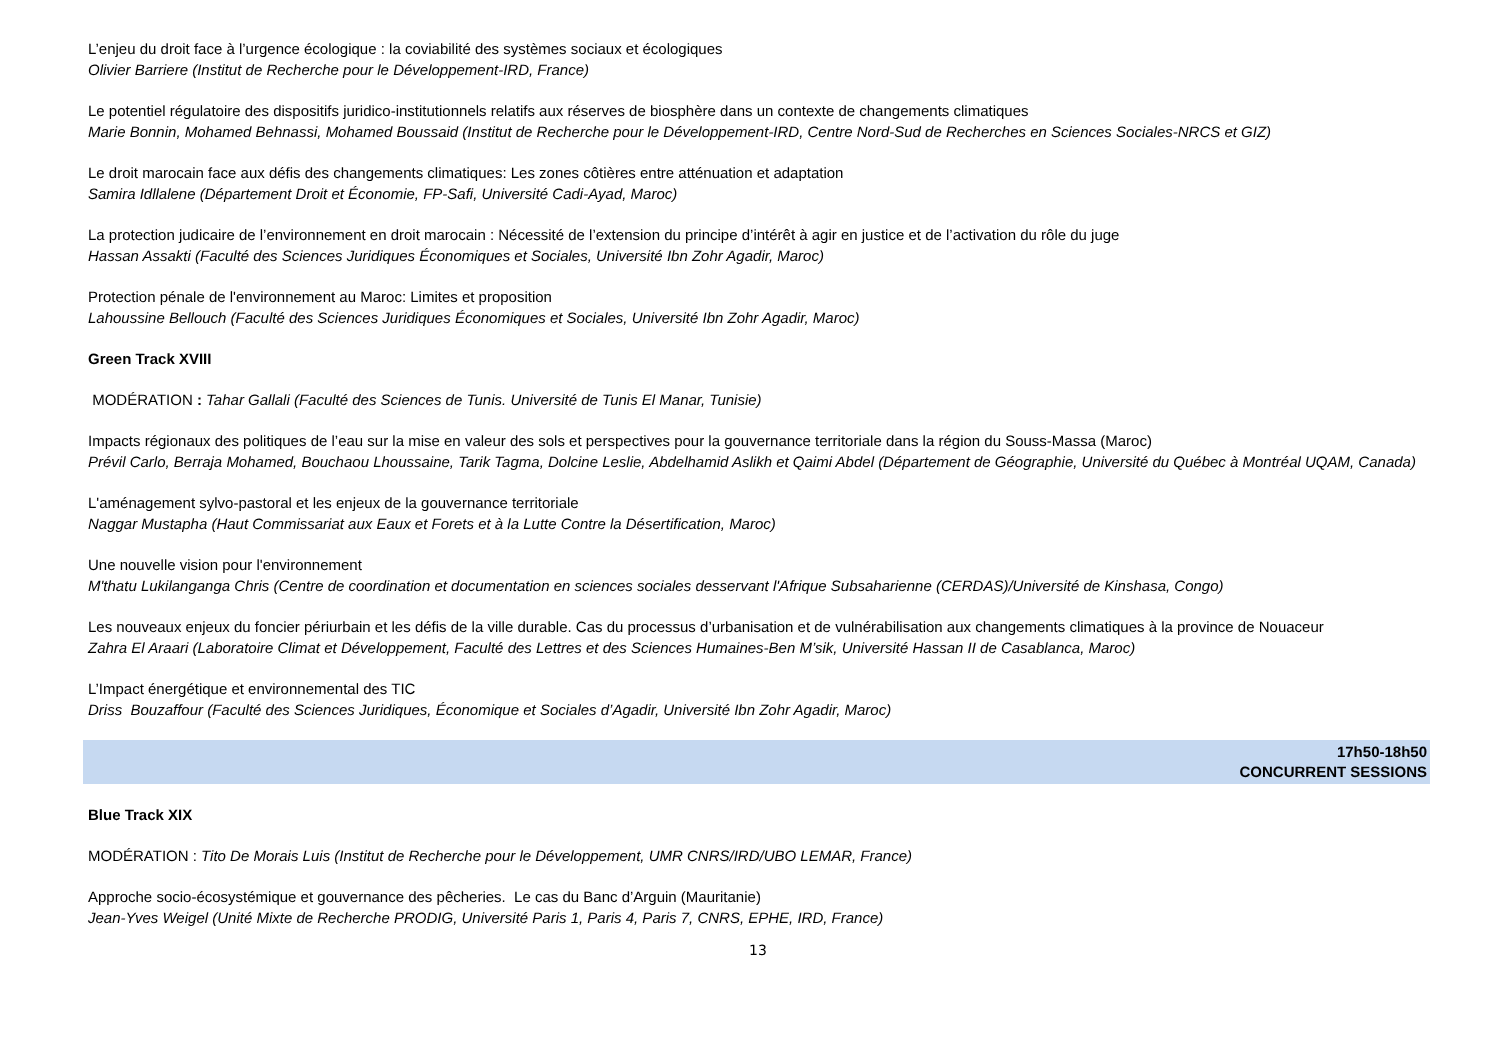L’enjeu du droit face à l’urgence écologique : la coviabilité des systèmes sociaux et écologiques
Olivier Barriere (Institut de Recherche pour le Développement-IRD, France)
Le potentiel régulatoire des dispositifs juridico-institutionnels relatifs aux réserves de biosphère dans un contexte de changements climatiques
Marie Bonnin, Mohamed Behnassi, Mohamed Boussaid (Institut de Recherche pour le Développement-IRD, Centre Nord-Sud de Recherches en Sciences Sociales-NRCS et GIZ)
Le droit marocain face aux défis des changements climatiques: Les zones côtières entre atténuation et adaptation
Samira Idllalene (Département Droit et Économie, FP-Safi, Université Cadi-Ayad, Maroc)
La protection judicaire de l’environnement en droit marocain : Nécessité de l’extension du principe d’intérêt à agir en justice et de l’activation du rôle du juge
Hassan Assakti (Faculté des Sciences Juridiques Économiques et Sociales, Université Ibn Zohr Agadir, Maroc)
Protection pénale de l'environnement au Maroc: Limites et proposition
Lahoussine Bellouch (Faculté des Sciences Juridiques Économiques et Sociales, Université Ibn Zohr Agadir, Maroc)
Green Track XVIII
MODÉRATION : Tahar Gallali (Faculté des Sciences de Tunis. Université de Tunis El Manar, Tunisie)
Impacts régionaux des politiques de l’eau sur la mise en valeur des sols et perspectives pour la gouvernance territoriale dans la région du Souss-Massa (Maroc)
Prévil Carlo, Berraja Mohamed, Bouchaou Lhoussaine, Tarik Tagma, Dolcine Leslie, Abdelhamid Aslikh et Qaimi Abdel (Département de Géographie, Université du Québec à Montréal UQAM, Canada)
L'aménagement sylvo-pastoral et les enjeux de la gouvernance territoriale
Naggar Mustapha (Haut Commissariat aux Eaux et Forets et à la Lutte Contre la Désertification, Maroc)
Une nouvelle vision pour l'environnement
M'thatu Lukilanganga Chris (Centre de coordination et documentation en sciences sociales desservant l'Afrique Subsaharienne (CERDAS)/Université de Kinshasa, Congo)
Les nouveaux enjeux du foncier périurbain et les défis de la ville durable. Cas du processus d’urbanisation et de vulnérabilisation aux changements climatiques à la province de Nouaceur
Zahra El Araari (Laboratoire Climat et Développement, Faculté des Lettres et des Sciences Humaines-Ben M’sik, Université Hassan II de Casablanca, Maroc)
L’Impact énergétique et environnemental des TIC
Driss Bouzaffour (Faculté des Sciences Juridiques, Économique et Sociales d’Agadir, Université Ibn Zohr Agadir, Maroc)
17h50-18h50
CONCURRENT SESSIONS
Blue Track XIX
MODÉRATION : Tito De Morais Luis (Institut de Recherche pour le Développement, UMR CNRS/IRD/UBO LEMAR, France)
Approche socio-écosystémique et gouvernance des pêcheries. Le cas du Banc d’Arguin (Mauritanie)
Jean-Yves Weigel (Unité Mixte de Recherche PRODIG, Université Paris 1, Paris 4, Paris 7, CNRS, EPHE, IRD, France)
13